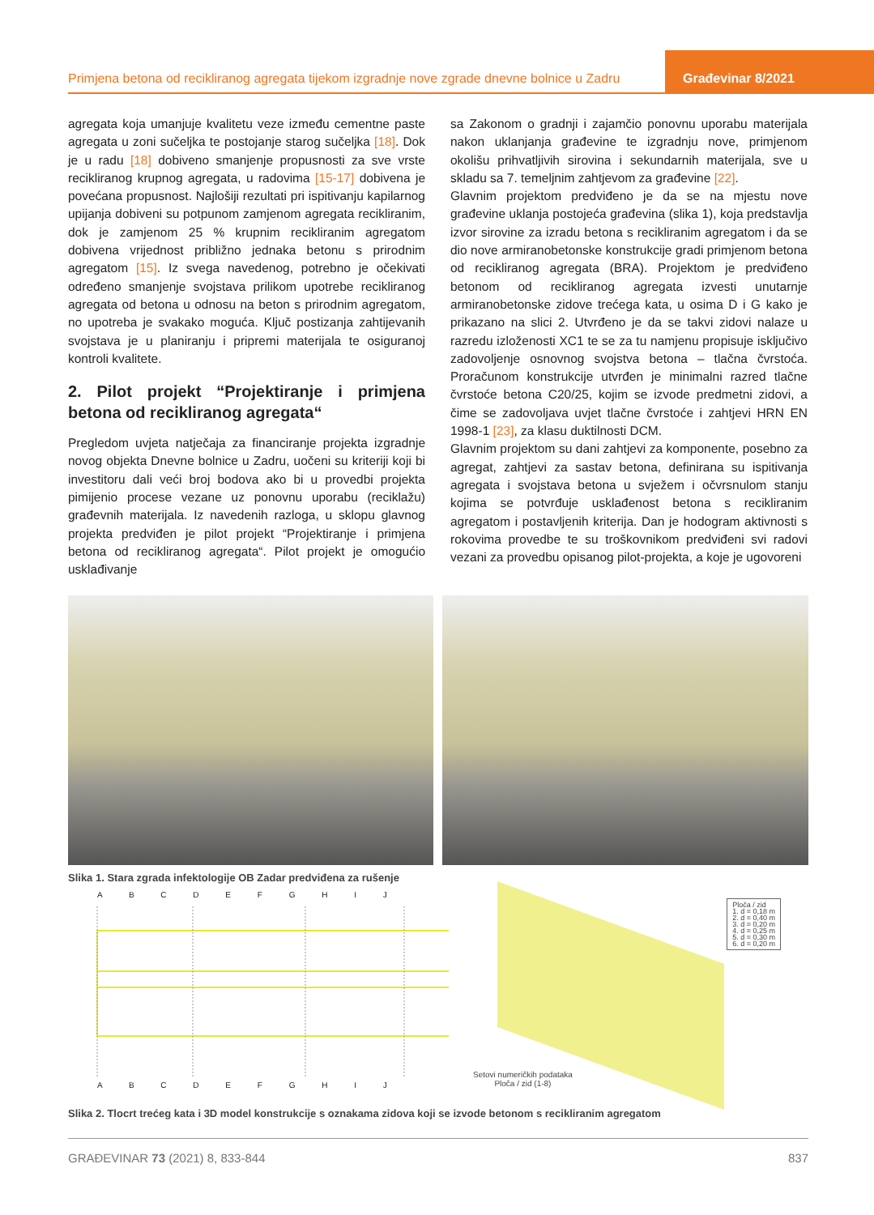Primjena betona od recikliranog agregata tijekom izgradnje nove zgrade dnevne bolnice u Zadru
Građevinar 8/2021
agregata koja umanjuje kvalitetu veze između cementne paste agregata u zoni sučeljka te postojanje starog sučeljka [18]. Dok je u radu [18] dobiveno smanjenje propusnosti za sve vrste recikliranog krupnog agregata, u radovima [15-17] dobivena je povećana propusnost. Najlošiji rezultati pri ispitivanju kapilarnog upijanja dobiveni su potpunom zamjenom agregata recikliranim, dok je zamjenom 25 % krupnim recikliranim agregatom dobivena vrijednost približno jednaka betonu s prirodnim agregatom [15]. Iz svega navedenog, potrebno je očekivati određeno smanjenje svojstava prilikom upotrebe recikliranog agregata od betona u odnosu na beton s prirodnim agregatom, no upotreba je svakako moguća. Ključ postizanja zahtijevanih svojstava je u planiranju i pripremi materijala te osiguranoj kontroli kvalitete.
2. Pilot projekt “Projektiranje i primjena betona od recikliranog agregata“
Pregledom uvjeta natječaja za financiranje projekta izgradnje novog objekta Dnevne bolnice u Zadru, uočeni su kriteriji koji bi investitoru dali veći broj bodova ako bi u provedbi projekta pimijenio procese vezane uz ponovnu uporabu (reciklažu) građevnih materijala. Iz navedenih razloga, u sklopu glavnog projekta predviđen je pilot projekt “Projektiranje i primjena betona od recikliranog agregata“. Pilot projekt je omogućio usklađivanje
sa Zakonom o gradnji i zajamčio ponovnu uporabu materijala nakon uklanjanja građevine te izgradnju nove, primjenom okolišu prihvatljivih sirovina i sekundarnih materijala, sve u skladu sa 7. temeljnim zahtjevom za građevine [22].
Glavnim projektom predviđeno je da se na mjestu nove građevine uklanja postojeća građevina (slika 1), koja predstavlja izvor sirovine za izradu betona s recikliranim agregatom i da se dio nove armiranobetonske konstrukcije gradi primjenom betona od recikliranog agregata (BRA). Projektom je predviđeno betonom od recikliranog agregata izvesti unutarnje armiranobetonske zidove trećega kata, u osima D i G kako je prikazano na slici 2. Utvrđeno je da se takvi zidovi nalaze u razredu izloženosti XC1 te se za tu namjenu propisuje isključivo zadovoljenje osnovnog svojstva betona – tlačna čvrstoća. Proračunom konstrukcije utvrđen je minimalni razred tlačne čvrstoće betona C20/25, kojim se izvode predmetni zidovi, a čime se zadovoljava uvjet tlačne čvrstoće i zahtjevi HRN EN 1998-1 [23], za klasu duktilnosti DCM.
Glavnim projektom su dani zahtjevi za komponente, posebno za agregat, zahtjevi za sastav betona, definirana su ispitivanja agregata i svojstava betona u svježem i očvrsnulom stanju kojima se potvrđuje usklađenost betona s recikliranim agregatom i postavljenih kriterija. Dan je hodogram aktivnosti s rokovima provedbe te su troškovnikom predviđeni svi radovi vezani za provedbu opisanog pilot-projekta, a koje je ugovoreni
Slika 1. Stara zgrada infektologije OB Zadar predviđena za rušenje
A B C D E F G H I J
A B C D E F G H I J
Ploča / zid
1. d = 0,18 m
2. d = 0,40 m
3. d = 0,20 m
4. d = 0,25 m
5. d = 0,30 m
6. d = 0,20 m
Setovi numeričkih podataka
Ploča / zid (1-8)
Slika 2. Tlocrt trećeg kata i 3D model konstrukcije s oznakama zidova koji se izvode betonom s recikliranim agregatom
GRAĐEVINAR 73 (2021) 8, 833-844 837